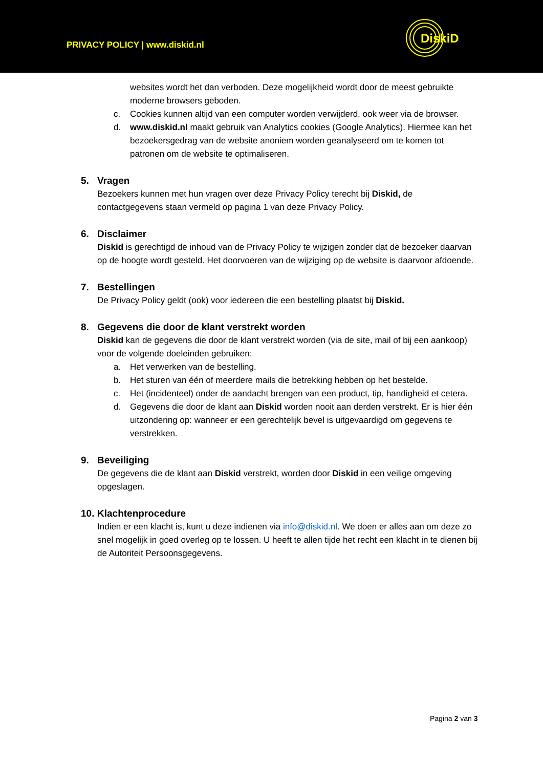PRIVACY POLICY | www.diskid.nl
DiskiD
websites wordt het dan verboden. Deze mogelijkheid wordt door de meest gebruikte moderne browsers geboden.
c. Cookies kunnen altijd van een computer worden verwijderd, ook weer via de browser.
d. www.diskid.nl maakt gebruik van Analytics cookies (Google Analytics). Hiermee kan het bezoekersgedrag van de website anoniem worden geanalyseerd om te komen tot patronen om de website te optimaliseren.
5. Vragen
Bezoekers kunnen met hun vragen over deze Privacy Policy terecht bij Diskid, de contactgegevens staan vermeld op pagina 1 van deze Privacy Policy.
6. Disclaimer
Diskid is gerechtigd de inhoud van de Privacy Policy te wijzigen zonder dat de bezoeker daarvan op de hoogte wordt gesteld. Het doorvoeren van de wijziging op de website is daarvoor afdoende.
7. Bestellingen
De Privacy Policy geldt (ook) voor iedereen die een bestelling plaatst bij Diskid.
8. Gegevens die door de klant verstrekt worden
Diskid kan de gegevens die door de klant verstrekt worden (via de site, mail of bij een aankoop) voor de volgende doeleinden gebruiken:
a. Het verwerken van de bestelling.
b. Het sturen van één of meerdere mails die betrekking hebben op het bestelde.
c. Het (incidenteel) onder de aandacht brengen van een product, tip, handigheid et cetera.
d. Gegevens die door de klant aan Diskid worden nooit aan derden verstrekt. Er is hier één uitzondering op: wanneer er een gerechtelijk bevel is uitgevaardigd om gegevens te verstrekken.
9. Beveiliging
De gegevens die de klant aan Diskid verstrekt, worden door Diskid in een veilige omgeving opgeslagen.
10. Klachtenprocedure
Indien er een klacht is, kunt u deze indienen via info@diskid.nl. We doen er alles aan om deze zo snel mogelijk in goed overleg op te lossen. U heeft te allen tijde het recht een klacht in te dienen bij de Autoriteit Persoonsgegevens.
Pagina 2 van 3